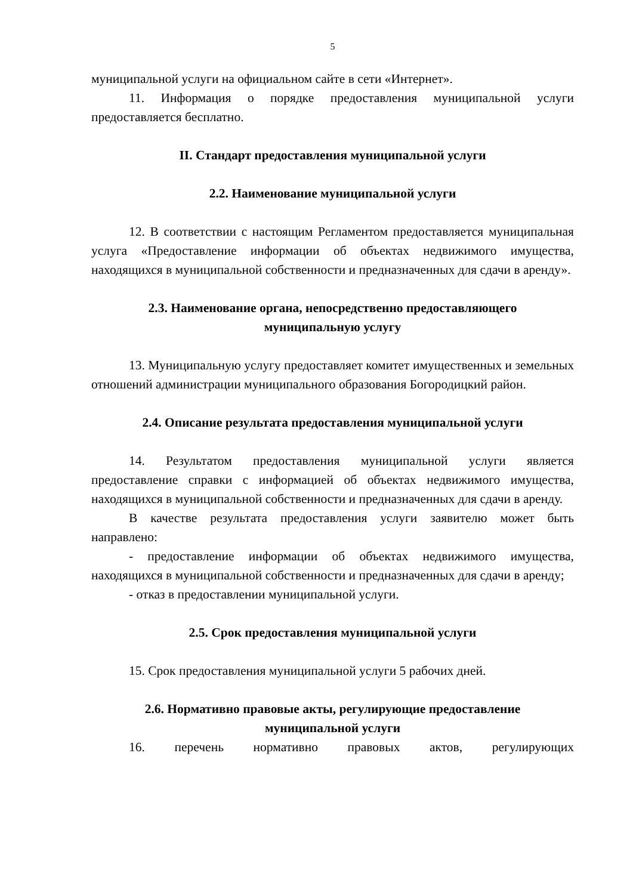5
муниципальной услуги на официальном сайте в сети «Интернет».
11. Информация о порядке предоставления муниципальной услуги предоставляется бесплатно.
II. Стандарт предоставления муниципальной услуги
2.2. Наименование муниципальной услуги
12. В соответствии с настоящим Регламентом предоставляется муниципальная услуга «Предоставление информации об объектах недвижимого имущества, находящихся в муниципальной собственности и предназначенных для сдачи в аренду».
2.3. Наименование органа, непосредственно предоставляющего
муниципальную услугу
13. Муниципальную услугу предоставляет комитет имущественных и земельных отношений администрации муниципального образования Богородицкий район.
2.4. Описание результата предоставления муниципальной услуги
14. Результатом предоставления муниципальной услуги является предоставление справки с информацией об объектах недвижимого имущества, находящихся в муниципальной собственности и предназначенных для сдачи в аренду.
В качестве результата предоставления услуги заявителю может быть направлено:
- предоставление информации об объектах недвижимого имущества, находящихся в муниципальной собственности и предназначенных для сдачи в аренду;
- отказ в предоставлении муниципальной услуги.
2.5. Срок предоставления муниципальной услуги
15. Срок предоставления муниципальной услуги 5 рабочих дней.
2.6. Нормативно правовые акты, регулирующие предоставление
муниципальной услуги
16. перечень нормативно правовых актов, регулирующих